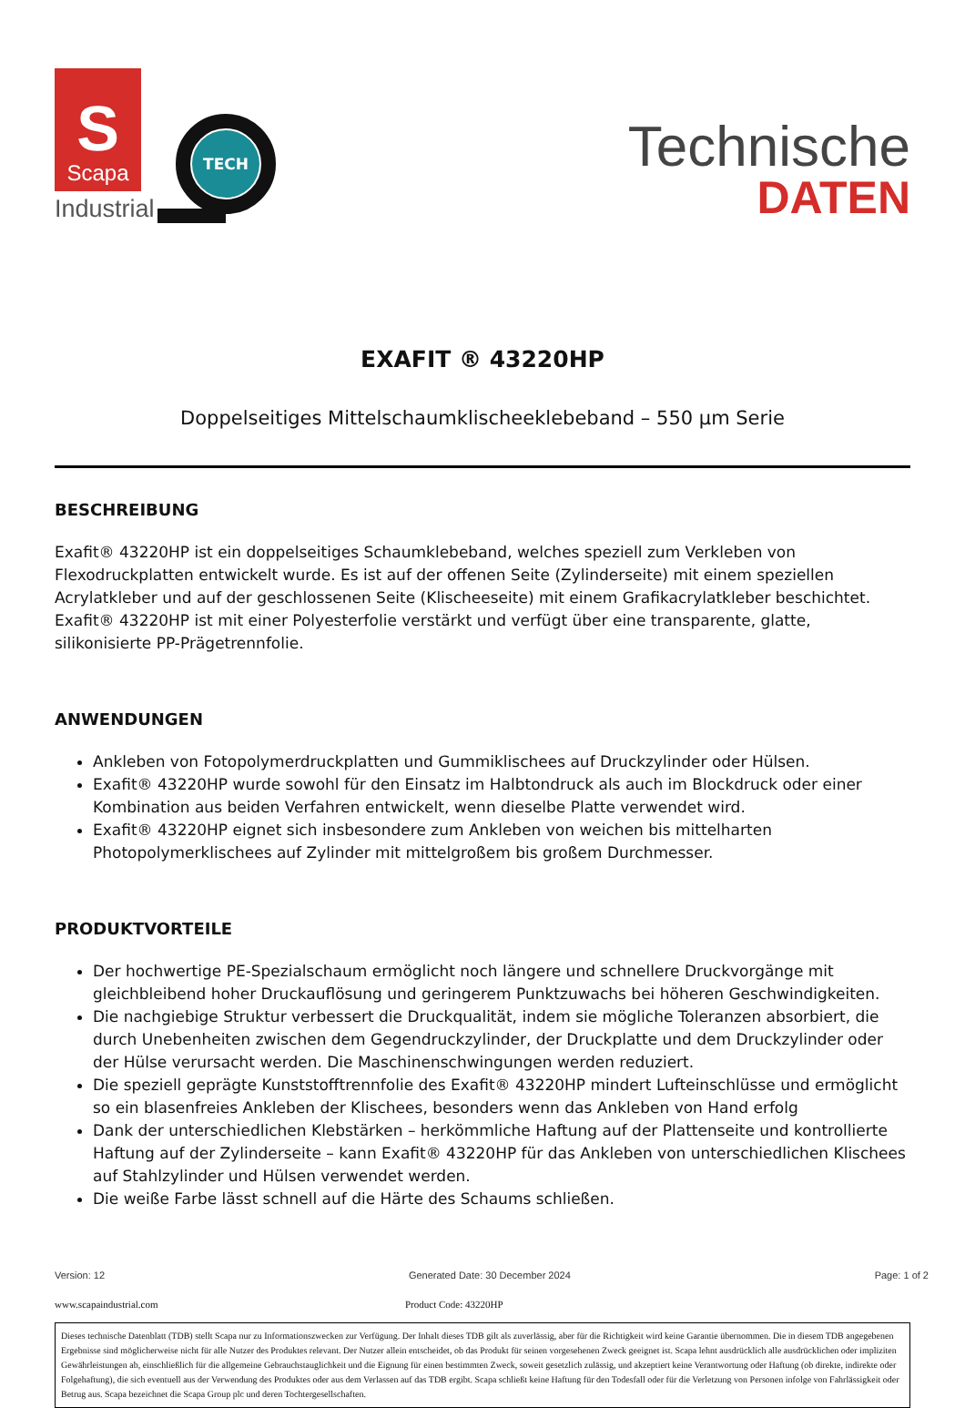S
Scapa
Industrial
TECH
Technische
DATEN
EXAFIT ® 43220HP
Doppelseitiges Mittelschaumklischeeklebeband – 550 µm Serie
BESCHREIBUNG
Exafit® 43220HP ist ein doppelseitiges Schaumklebeband, welches speziell zum Verkleben von Flexodruckplatten entwickelt wurde. Es ist auf der offenen Seite (Zylinderseite) mit einem speziellen Acrylatkleber und auf der geschlossenen Seite (Klischeeseite) mit einem Grafikacrylatkleber beschichtet. Exafit® 43220HP ist mit einer Polyesterfolie verstärkt und verfügt über eine transparente, glatte, silikonisierte PP-Prägetrennfolie.
ANWENDUNGEN
Ankleben von Fotopolymerdruckplatten und Gummiklischees auf Druckzylinder oder Hülsen.
Exafit® 43220HP wurde sowohl für den Einsatz im Halbtondruck als auch im Blockdruck oder einer Kombination aus beiden Verfahren entwickelt, wenn dieselbe Platte verwendet wird.
Exafit® 43220HP eignet sich insbesondere zum Ankleben von weichen bis mittelharten Photopolymerklischees auf Zylinder mit mittelgroßem bis großem Durchmesser.
PRODUKTVORTEILE
Der hochwertige PE-Spezialschaum ermöglicht noch längere und schnellere Druckvorgänge mit gleichbleibend hoher Druckauflösung und geringerem Punktzuwachs bei höheren Geschwindigkeiten.
Die nachgiebige Struktur verbessert die Druckqualität, indem sie mögliche Toleranzen absorbiert, die durch Unebenheiten zwischen dem Gegendruckzylinder, der Druckplatte und dem Druckzylinder oder der Hülse verursacht werden. Die Maschinenschwingungen werden reduziert.
Die speziell geprägte Kunststofftrennfolie des Exafit® 43220HP mindert Lufteinschlüsse und ermöglicht so ein blasenfreies Ankleben der Klischees, besonders wenn das Ankleben von Hand erfolg
Dank der unterschiedlichen Klebstärken – herkömmliche Haftung auf der Plattenseite und kontrollierte Haftung auf der Zylinderseite – kann Exafit® 43220HP für das Ankleben von unterschiedlichen Klischees auf Stahlzylinder und Hülsen verwendet werden.
Die weiße Farbe lässt schnell auf die Härte des Schaums schließen.
Version: 12 Generated Date: 30 December 2024 Page: 1 of 2
www.scapaindustrial.com Product Code: 43220HP
Dieses technische Datenblatt (TDB) stellt Scapa nur zu Informationszwecken zur Verfügung. Der Inhalt dieses TDB gilt als zuverlässig, aber für die Richtigkeit wird keine Garantie übernommen. Die in diesem TDB angegebenen Ergebnisse sind möglicherweise nicht für alle Nutzer des Produktes relevant. Der Nutzer allein entscheidet, ob das Produkt für seinen vorgesehenen Zweck geeignet ist. Scapa lehnt ausdrücklich alle ausdrücklichen oder impliziten Gewährleistungen ab, einschließlich für die allgemeine Gebrauchstauglichkeit und die Eignung für einen bestimmten Zweck, soweit gesetzlich zulässig, und akzeptiert keine Verantwortung oder Haftung (ob direkte, indirekte oder Folgehaftung), die sich eventuell aus der Verwendung des Produktes oder aus dem Verlassen auf das TDB ergibt. Scapa schließt keine Haftung für den Todesfall oder für die Verletzung von Personen infolge von Fahrlässigkeit oder Betrug aus. Scapa bezeichnet die Scapa Group plc und deren Tochtergesellschaften.